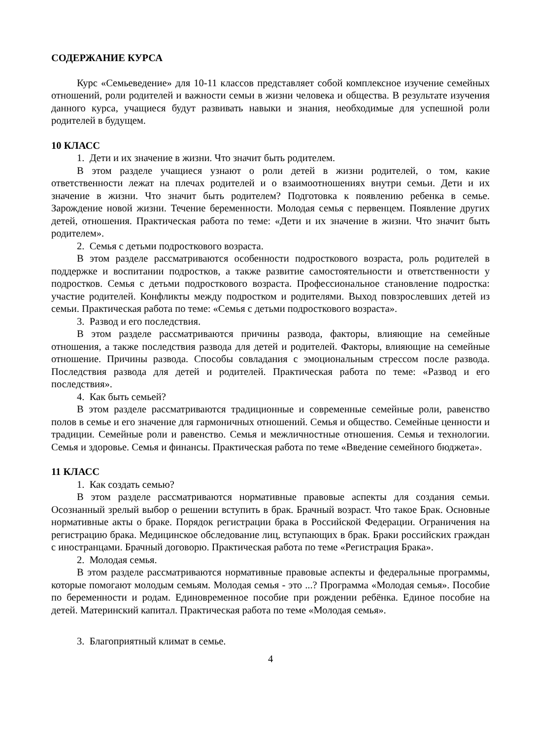СОДЕРЖАНИЕ КУРСА
Курс «Семьеведение» для 10-11 классов представляет собой комплексное изучение семейных отношений, роли родителей и важности семьи в жизни человека и общества. В результате изучения данного курса, учащиеся будут развивать навыки и знания, необходимые для успешной роли родителей в будущем.
10 КЛАСС
1. Дети и их значение в жизни. Что значит быть родителем.
В этом разделе учащиеся узнают о роли детей в жизни родителей, о том, какие ответственности лежат на плечах родителей и о взаимоотношениях внутри семьи. Дети и их значение в жизни. Что значит быть родителем? Подготовка к появлению ребенка в семье. Зарождение новой жизни. Течение беременности. Молодая семья с первенцем. Появление других детей, отношения. Практическая работа по теме: «Дети и их значение в жизни. Что значит быть родителем».
2. Семья с детьми подросткового возраста.
В этом разделе рассматриваются особенности подросткового возраста, роль родителей в поддержке и воспитании подростков, а также развитие самостоятельности и ответственности у подростков. Семья с детьми подросткового возраста. Профессиональное становление подростка: участие родителей. Конфликты между подростком и родителями. Выход повзрослевших детей из семьи. Практическая работа по теме: «Семья с детьми подросткового возраста».
3. Развод и его последствия.
В этом разделе рассматриваются причины развода, факторы, влияющие на семейные отношения, а также последствия развода для детей и родителей. Факторы, влияющие на семейные отношение. Причины развода. Способы совладания с эмоциональным стрессом после развода. Последствия развода для детей и родителей. Практическая работа по теме: «Развод и его последствия».
4. Как быть семьей?
В этом разделе рассматриваются традиционные и современные семейные роли, равенство полов в семье и его значение для гармоничных отношений. Семья и общество. Семейные ценности и традиции. Семейные роли и равенство. Семья и межличностные отношения. Семья и технологии. Семья и здоровье. Семья и финансы. Практическая работа по теме «Введение семейного бюджета».
11 КЛАСС
1. Как создать семью?
В этом разделе рассматриваются нормативные правовые аспекты для создания семьи. Осознанный зрелый выбор о решении вступить в брак. Брачный возраст. Что такое Брак. Основные нормативные акты о браке. Порядок регистрации брака в Российской Федерации. Ограничения на регистрацию брака. Медицинское обследование лиц, вступающих в брак. Браки российских граждан с иностранцами. Брачный договорю. Практическая работа по теме «Регистрация Брака».
2. Молодая семья.
В этом разделе рассматриваются нормативные правовые аспекты и федеральные программы, которые помогают молодым семьям. Молодая семья - это ...? Программа «Молодая семья». Пособие по беременности и родам. Единовременное пособие при рождении ребёнка. Единое пособие на детей. Материнский капитал. Практическая работа по теме «Молодая семья».
3. Благоприятный климат в семье.
4